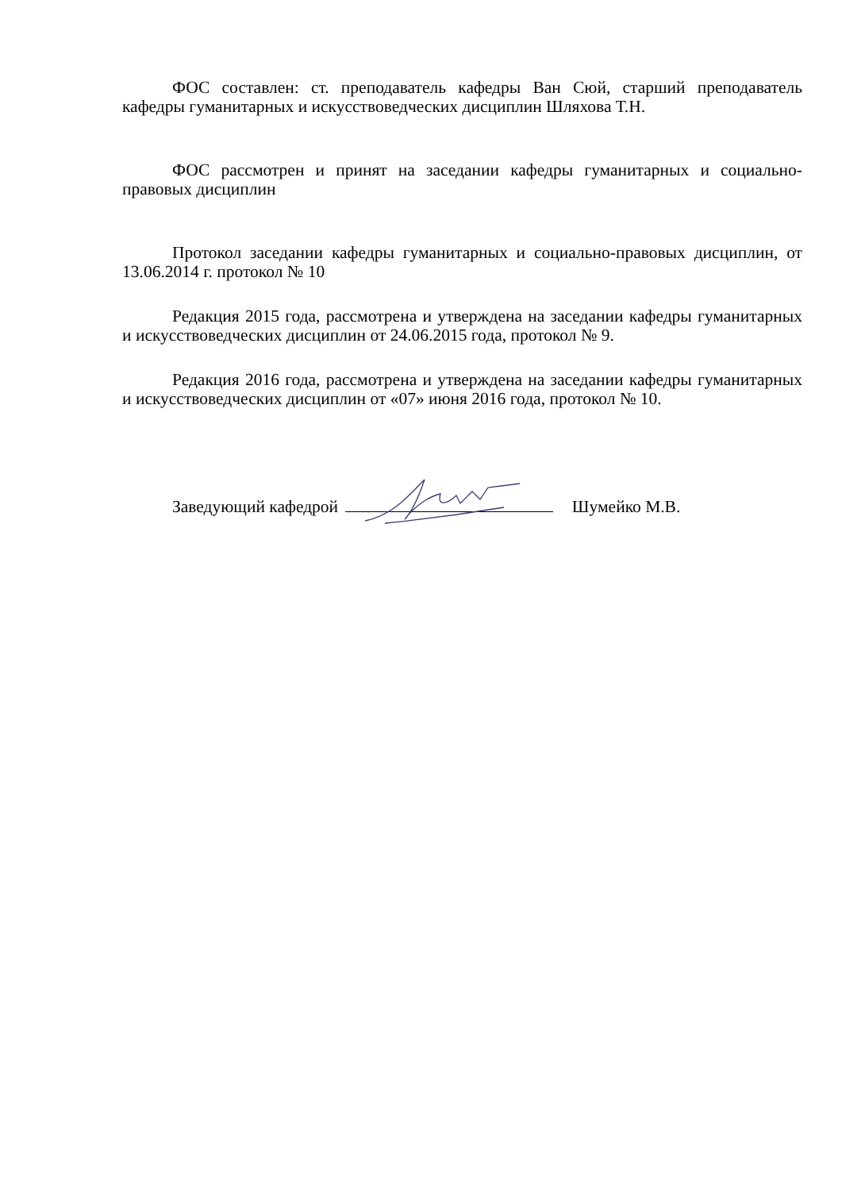ФОС составлен: ст. преподаватель кафедры Ван Сюй, старший преподаватель кафедры гуманитарных и искусствоведческих дисциплин Шляхова Т.Н.
ФОС рассмотрен и принят на заседании кафедры гуманитарных и социально-правовых дисциплин
Протокол заседании кафедры гуманитарных и социально-правовых дисциплин, от 13.06.2014 г. протокол № 10
Редакция 2015 года, рассмотрена и утверждена на заседании кафедры гуманитарных и искусствоведческих дисциплин от 24.06.2015 года, протокол № 9.
Редакция 2016 года, рассмотрена и утверждена на заседании кафедры гуманитарных и искусствоведческих дисциплин от «07» июня 2016 года, протокол № 10.
Заведующий кафедрой Шумейко М.В.